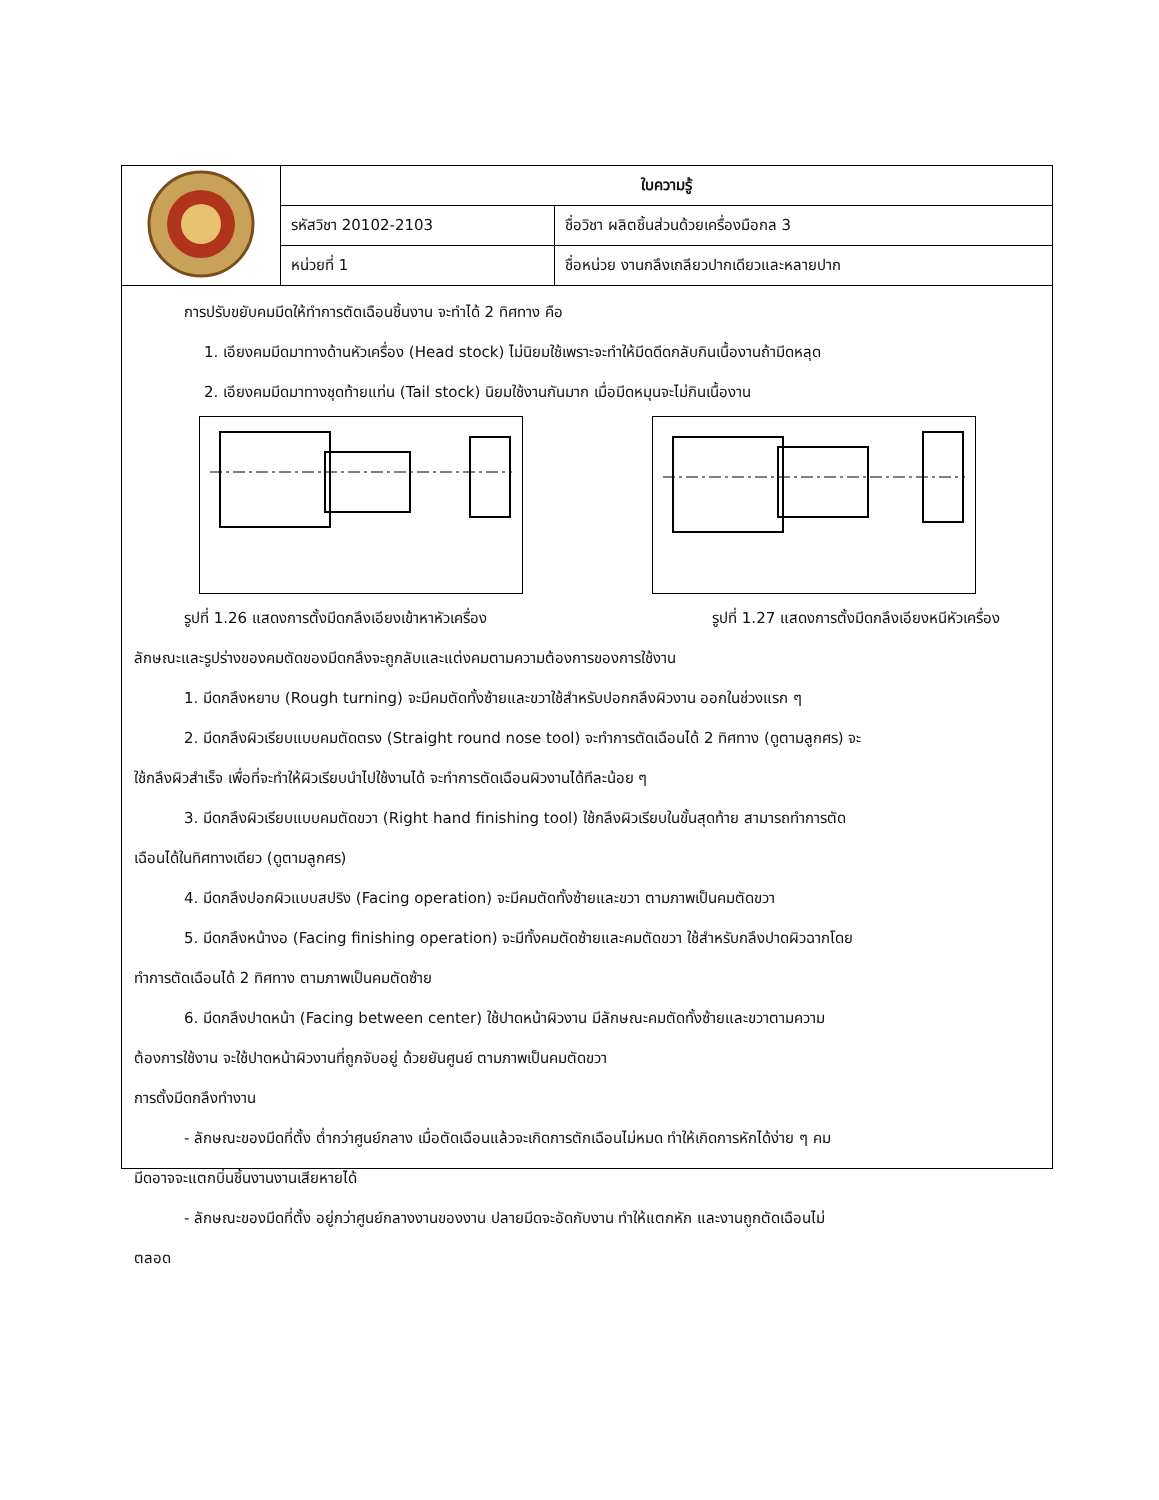| | ใบความรู้ | |
| | รหัสวิชา 20102-2103 | ชื่อวิชา ผลิตชิ้นส่วนด้วยเครื่องมือกล 3 |
| | หน่วยที่ 1 | ชื่อหน่วย งานกลึงเกลียวปากเดียวและหลายปาก |
การปรับขยับคมมีดให้ทำการตัดเฉือนชิ้นงาน จะทำได้ 2 ทิศทาง คือ
1. เอียงคมมีดมาทางด้านหัวเครื่อง (Head stock) ไม่นิยมใช้เพราะจะทำให้มีดดีดกลับกินเนื้องานถ้ามีดหลุด
2. เอียงคมมีดมาทางชุดท้ายแท่น (Tail stock) นิยมใช้งานกันมาก เมื่อมีดหมุนจะไม่กินเนื้องาน
รูปที่ 1.26 แสดงการตั้งมีดกลึงเอียงเข้าหาหัวเครื่อง รูปที่ 1.27 แสดงการตั้งมีดกลึงเอียงหนีหัวเครื่อง
ลักษณะและรูปร่างของคมตัดของมีดกลึงจะถูกลับและแต่งคมตามความต้องการของการใช้งาน
1. มีดกลึงหยาบ (Rough turning) จะมีคมตัดทั้งซ้ายและขวาใช้สำหรับปอกกลึงผิวงาน ออกในช่วงแรก ๆ
2. มีดกลึงผิวเรียบแบบคมตัดตรง (Straight round nose tool) จะทำการตัดเฉือนได้ 2 ทิศทาง (ดูตามลูกศร) จะ
ใช้กลึงผิวสำเร็จ เพื่อที่จะทำให้ผิวเรียบนำไปใช้งานได้ จะทำการตัดเฉือนผิวงานได้ทีละน้อย ๆ
3. มีดกลึงผิวเรียบแบบคมตัดขวา (Right hand finishing tool) ใช้กลึงผิวเรียบในขั้นสุดท้าย สามารถทำการตัด
เฉือนได้ในทิศทางเดียว (ดูตามลูกศร)
4. มีดกลึงปอกผิวแบบสปริง (Facing operation) จะมีคมตัดทั้งซ้ายและขวา ตามภาพเป็นคมตัดขวา
5. มีดกลึงหน้างอ (Facing finishing operation) จะมีทั้งคมตัดซ้ายและคมตัดขวา ใช้สำหรับกลึงปาดผิวฉากโดย
ทำการตัดเฉือนได้ 2 ทิศทาง ตามภาพเป็นคมตัดซ้าย
6. มีดกลึงปาดหน้า (Facing between center) ใช้ปาดหน้าผิวงาน มีลักษณะคมตัดทั้งซ้ายและขวาตามความ
ต้องการใช้งาน จะใช้ปาดหน้าผิวงานที่ถูกจับอยู่ ด้วยยันศูนย์ ตามภาพเป็นคมตัดขวา
การตั้งมีดกลึงทำงาน
- ลักษณะของมีดที่ตั้ง ต่ำกว่าศูนย์กลาง เมื่อตัดเฉือนแล้วจะเกิดการตักเฉือนไม่หมด ทำให้เกิดการหักได้ง่าย ๆ คม
มีดอาจจะแตกบิ่นชิ้นงานงานเสียหายได้
- ลักษณะของมีดที่ตั้ง อยู่กว่าศูนย์กลางงานของงาน ปลายมีดจะอัดกับงาน ทำให้แตกหัก และงานถูกตัดเฉือนไม่
ตลอด